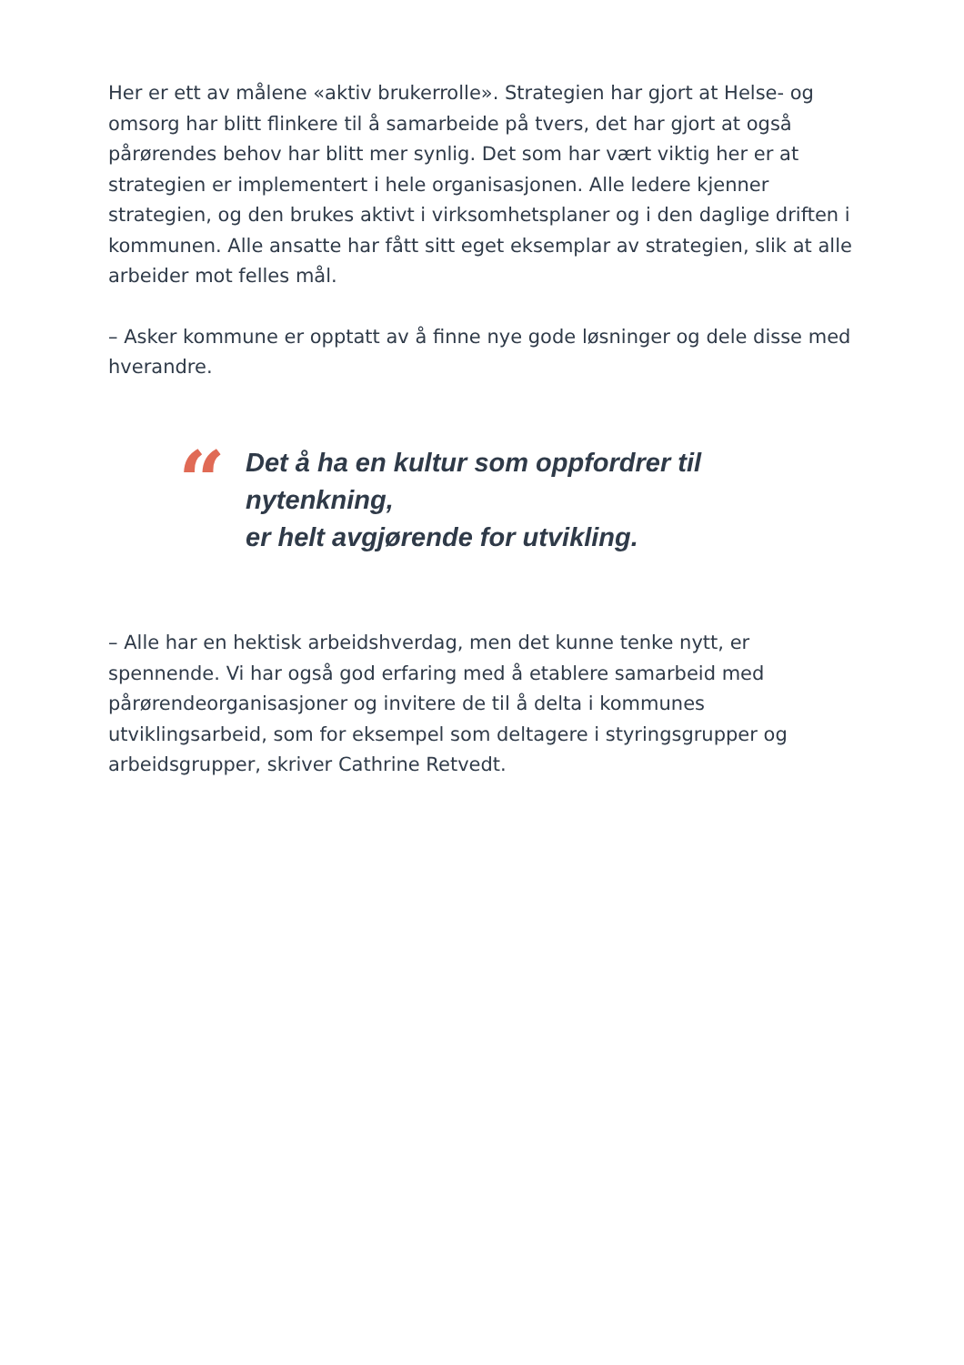Her er ett av målene «aktiv brukerrolle». Strategien har gjort at Helse- og omsorg har blitt flinkere til å samarbeide på tvers, det har gjort at også pårørendes behov har blitt mer synlig. Det som har vært viktig her er at strategien er implementert i hele organisasjonen. Alle ledere kjenner strategien, og den brukes aktivt i virksomhetsplaner og i den daglige driften i kommunen. Alle ansatte har fått sitt eget eksemplar av strategien, slik at alle arbeider mot felles mål.
– Asker kommune er opptatt av å finne nye gode løsninger og dele disse med hverandre.
“
Det å ha en kultur som oppfordrer til
nytenkning,
er helt avgjørende for utvikling.
– Alle har en hektisk arbeidshverdag, men det kunne tenke nytt, er spennende. Vi har også god erfaring med å etablere samarbeid med pårørendeorganisasjoner og invitere de til å delta i kommunes utviklingsarbeid, som for eksempel som deltagere i styringsgrupper og arbeidsgrupper, skriver Cathrine Retvedt.